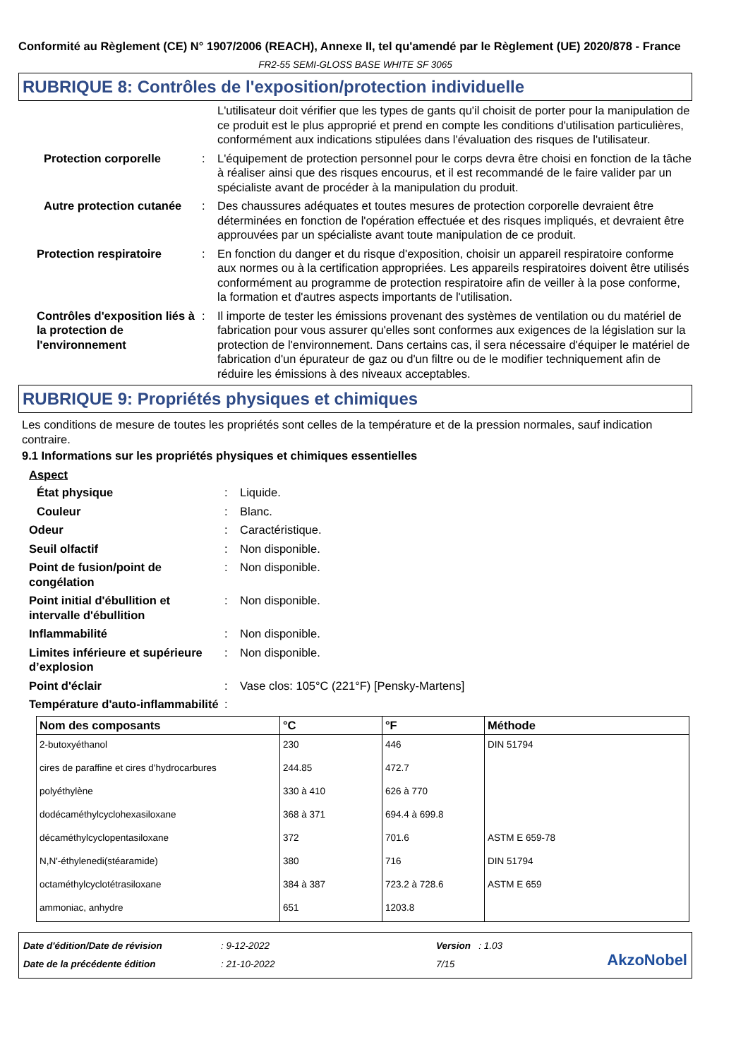Conformité au Règlement (CE) N° 1907/2006 (REACH), Annexe II, tel qu'amendé par le Règlement (UE) 2020/878 - France
FR2-55 SEMI-GLOSS BASE WHITE SF 3065
RUBRIQUE 8: Contrôles de l'exposition/protection individuelle
L'utilisateur doit vérifier que les types de gants qu'il choisit de porter pour la manipulation de ce produit est le plus approprié et prend en compte les conditions d'utilisation particulières, conformément aux indications stipulées dans l'évaluation des risques de l'utilisateur.
Protection corporelle : L'équipement de protection personnel pour le corps devra être choisi en fonction de la tâche à réaliser ainsi que des risques encourus, et il est recommandé de le faire valider par un spécialiste avant de procéder à la manipulation du produit.
Autre protection cutanée : Des chaussures adéquates et toutes mesures de protection corporelle devraient être déterminées en fonction de l'opération effectuée et des risques impliqués, et devraient être approuvées par un spécialiste avant toute manipulation de ce produit.
Protection respiratoire : En fonction du danger et du risque d'exposition, choisir un appareil respiratoire conforme aux normes ou à la certification appropriées. Les appareils respiratoires doivent être utilisés conformément au programme de protection respiratoire afin de veiller à la pose conforme, la formation et d'autres aspects importants de l'utilisation.
Contrôles d'exposition liés à la protection de l'environnement
: Il importe de tester les émissions provenant des systèmes de ventilation ou du matériel de fabrication pour vous assurer qu'elles sont conformes aux exigences de la législation sur la protection de l'environnement. Dans certains cas, il sera nécessaire d'équiper le matériel de fabrication d'un épurateur de gaz ou d'un filtre ou de le modifier techniquement afin de réduire les émissions à des niveaux acceptables.
RUBRIQUE 9: Propriétés physiques et chimiques
Les conditions de mesure de toutes les propriétés sont celles de la température et de la pression normales, sauf indication contraire.
9.1 Informations sur les propriétés physiques et chimiques essentielles
Aspect
État physique : Liquide.
Couleur : Blanc.
Odeur : Caractéristique.
Seuil olfactif : Non disponible.
Point de fusion/point de congélation
: Non disponible.
Point initial d'ébullition et intervalle d'ébullition
: Non disponible.
Inflammabilité : Non disponible.
Limites inférieure et supérieure d’explosion
: Non disponible.
Point d'éclair : Vase clos: 105°C (221°F) [Pensky-Martens]
Température d'auto-inflammabilité
:
| Nom des composants | °C | °F | Méthode |
| --- | --- | --- | --- |
| 2-butoxyéthanol | 230 | 446 | DIN 51794 |
| cires de paraffine et cires d'hydrocarbures | 244.85 | 472.7 | |
| polyéthylène | 330 à 410 | 626 à 770 | |
| dodécaméthylcyclohexasiloxane | 368 à 371 | 694.4 à 699.8 | |
| décaméthylcyclopentasiloxane | 372 | 701.6 | ASTM E 659-78 |
| N,N'-éthylenedi(stéaramide) | 380 | 716 | DIN 51794 |
| octaméthylcyclotétrasiloxane | 384 à 387 | 723.2 à 728.6 | ASTM E 659 |
| ammoniac, anhydre | 651 | 1203.8 | |
Date d'édition/Date de révision
Date de la précédente édition
: 9-12-2022
: 21-10-2022
Version : 1.03
7/15
AkzoNobel